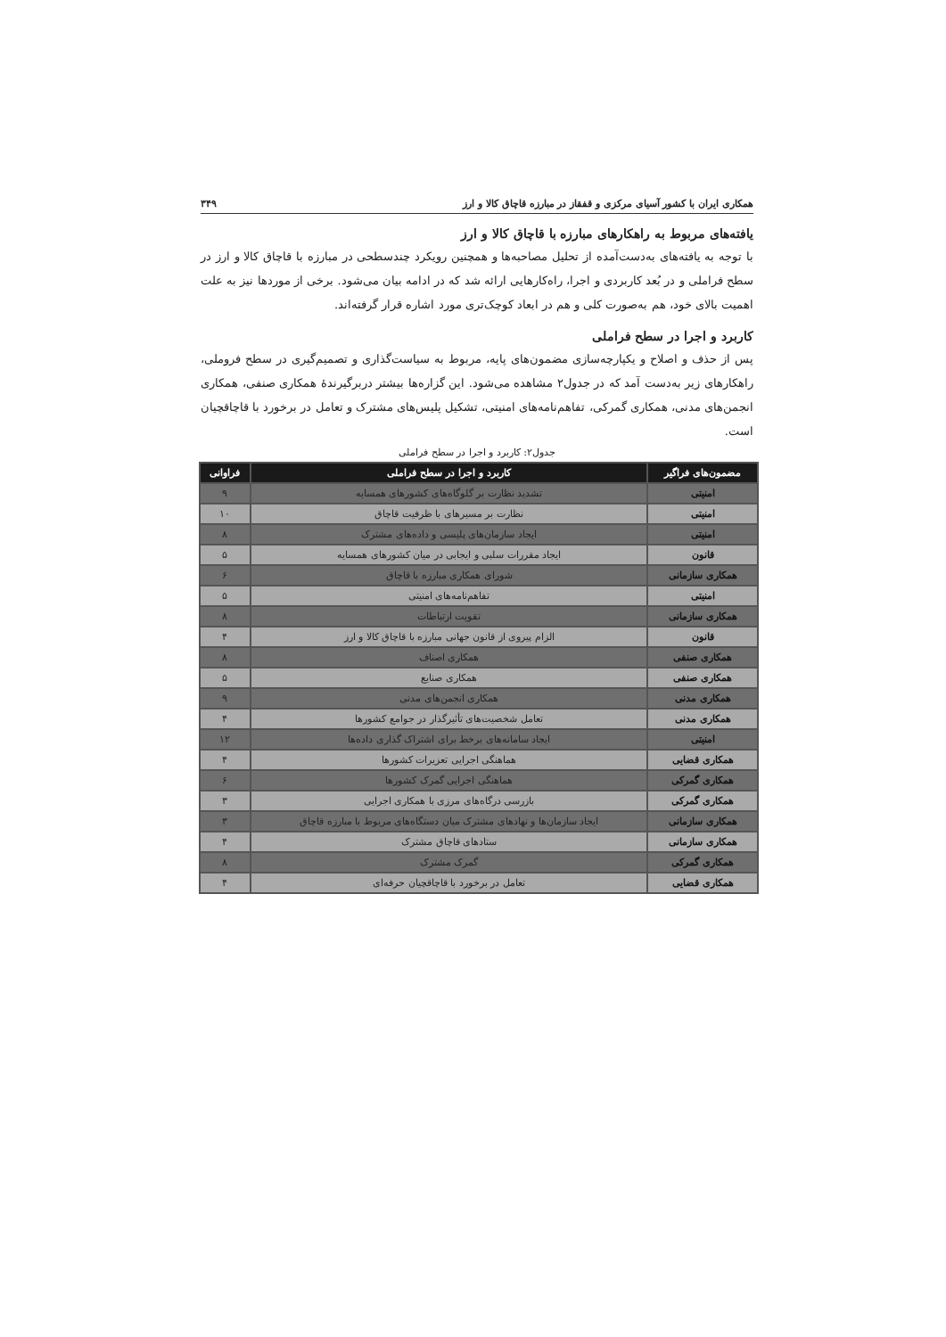همکاری ایران با کشور آسیای مرکزی و قفقاز در مبارزه قاچاق کالا و ارز ۳۴۹
یافته‌های مربوط به راهکارهای مبارزه با قاچاق کالا و ارز
با توجه به یافته‌های به‌دست‌آمده از تحلیل مصاحبه‌ها و همچنین رویکرد چندسطحی در مبارزه با قاچاق کالا و ارز در سطح فراملی و در بُعد کاربردی و اجرا، راه‌کارهایی ارائه شد که در ادامه بیان می‌شود. برخی از موردها نیز به علت اهمیت بالای خود، هم به‌صورت کلی و هم در ابعاد کوچک‌تری مورد اشاره قرار گرفته‌اند.
کاربرد و اجرا در سطح فراملی
پس از حذف و اصلاح و یکپارچه‌سازی مضمون‌های پایه، مربوط به سیاست‌گذاری و تصمیم‌گیری در سطح فروملی، راهکارهای زیر به‌دست آمد که در جدول۲ مشاهده می‌شود. این گزاره‌ها بیشتر دربرگیرندهٔ همکاری صنفی، همکاری انجمن‌های مدنی، همکاری گمرکی، تفاهم‌نامه‌های امنیتی، تشکیل پلیس‌های مشترک و تعامل در برخورد با قاچاقچیان است.
جدول۲: کاربرد و اجرا در سطح فراملی
| مضمون‌های فراگیر | کاربرد و اجرا در سطح فراملی | فراوانی |
| --- | --- | --- |
| امنیتی | تشدید نظارت بر گلوگاه‌های کشورهای همسایه | ۹ |
| امنیتی | نظارت بر مسیرهای با ظرفیت قاچاق | ۱۰ |
| امنیتی | ایجاد سازمان‌های پلیسی و داده‌های مشترک | ۸ |
| قانون | ایجاد مقررات سلبی و ایجابی در میان کشورهای همسایه | ۵ |
| همکاری سازمانی | شورای همکاری مبارزه با قاچاق | ۶ |
| امنیتی | تفاهم‌نامه‌های امنیتی | ۵ |
| همکاری سازمانی | تقویت ارتباطات | ۸ |
| قانون | الزام پیروی از قانون جهانی مبارزه با قاچاق کالا و ارز | ۴ |
| همکاری صنفی | همکاری اصناف | ۸ |
| همکاری صنفی | همکاری صنایع | ۵ |
| همکاری مدنی | همکاری انجمن‌های مدنی | ۹ |
| همکاری مدنی | تعامل شخصیت‌های تأثیرگذار در جوامع کشورها | ۴ |
| امنیتی | ایجاد سامانه‌های برخط برای اشتراک گذاری داده‌ها | ۱۲ |
| همکاری قضایی | هماهنگی اجرایی تعزیرات کشورها | ۴ |
| همکاری گمرکی | هماهنگی اجرایی گمرک کشورها | ۶ |
| همکاری گمرکی | بازرسی درگاه‌های مرزی با همکاری اجرایی | ۳ |
| همکاری سازمانی | ایجاد سازمان‌ها و نهادهای مشترک میان دستگاه‌های مربوط با مبارزه قاچاق | ۳ |
| همکاری سازمانی | ستادهای قاچاق مشترک | ۴ |
| همکاری گمرکی | گمرک مشترک | ۸ |
| همکاری قضایی | تعامل در برخورد با قاچاقچیان حرفه‌ای | ۴ |